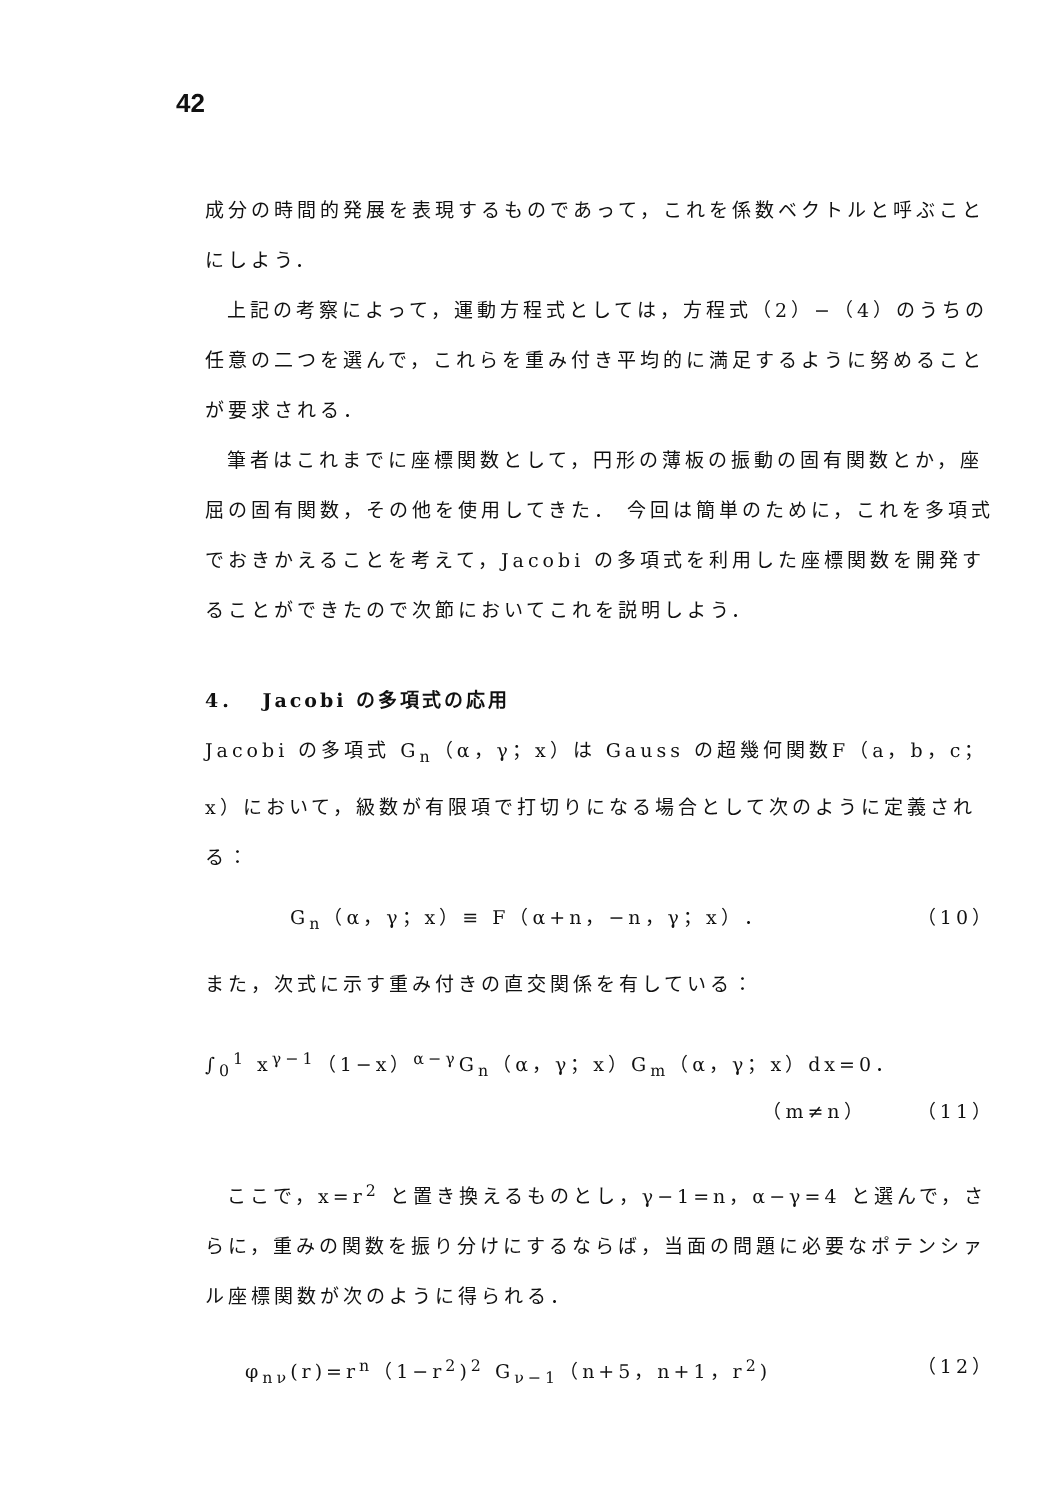42
成分の時間的発展を表現するものであって，これを係数ベクトルと呼ぶことにしよう．
上記の考察によって，運動方程式としては，方程式（2）−（4）のうちの任意の二つを選んで，これらを重み付き平均的に満足するように努めることが要求される．
筆者はこれまでに座標関数として，円形の薄板の振動の固有関数とか，座屈の固有関数，その他を使用してきた． 今回は簡単のために，これを多項式でおきかえることを考えて，Jacobi の多項式を利用した座標関数を開発することができたので次節においてこれを説明しよう．
4． Jacobi の多項式の応用
Jacobi の多項式 G<sub>n</sub>（α，γ；x）は Gauss の超幾何関数F（a，b，c；x）において，級数が有限項で打切りになる場合として次のように定義される：
G<sub>n</sub>（α，γ；x）≡ F（α+n，−n，γ；x）． （10）
また，次式に示す重み付きの直交関係を有している：
∫<sub>0</sub><sup>1</sup> x<sup>γ−1</sup>（1−x）<sup>α−γ</sup>G<sub>n</sub>（α，γ；x）G<sub>m</sub>（α，γ；x）dx=0．
（m≠n） （11）
ここで，x=r<sup>2</sup> と置き換えるものとし，γ−1=n，α−γ=4 と選んで，さらに，重みの関数を振り分けにするならば，当面の問題に必要なポテンシァル座標関数が次のように得られる．
φ<sub>nν</sub>(r)=r<sup>n</sup>（1−r<sup>2</sup>)<sup>2</sup> G<sub>ν−1</sub>（n+5，n+1，r<sup>2</sup>) （12）